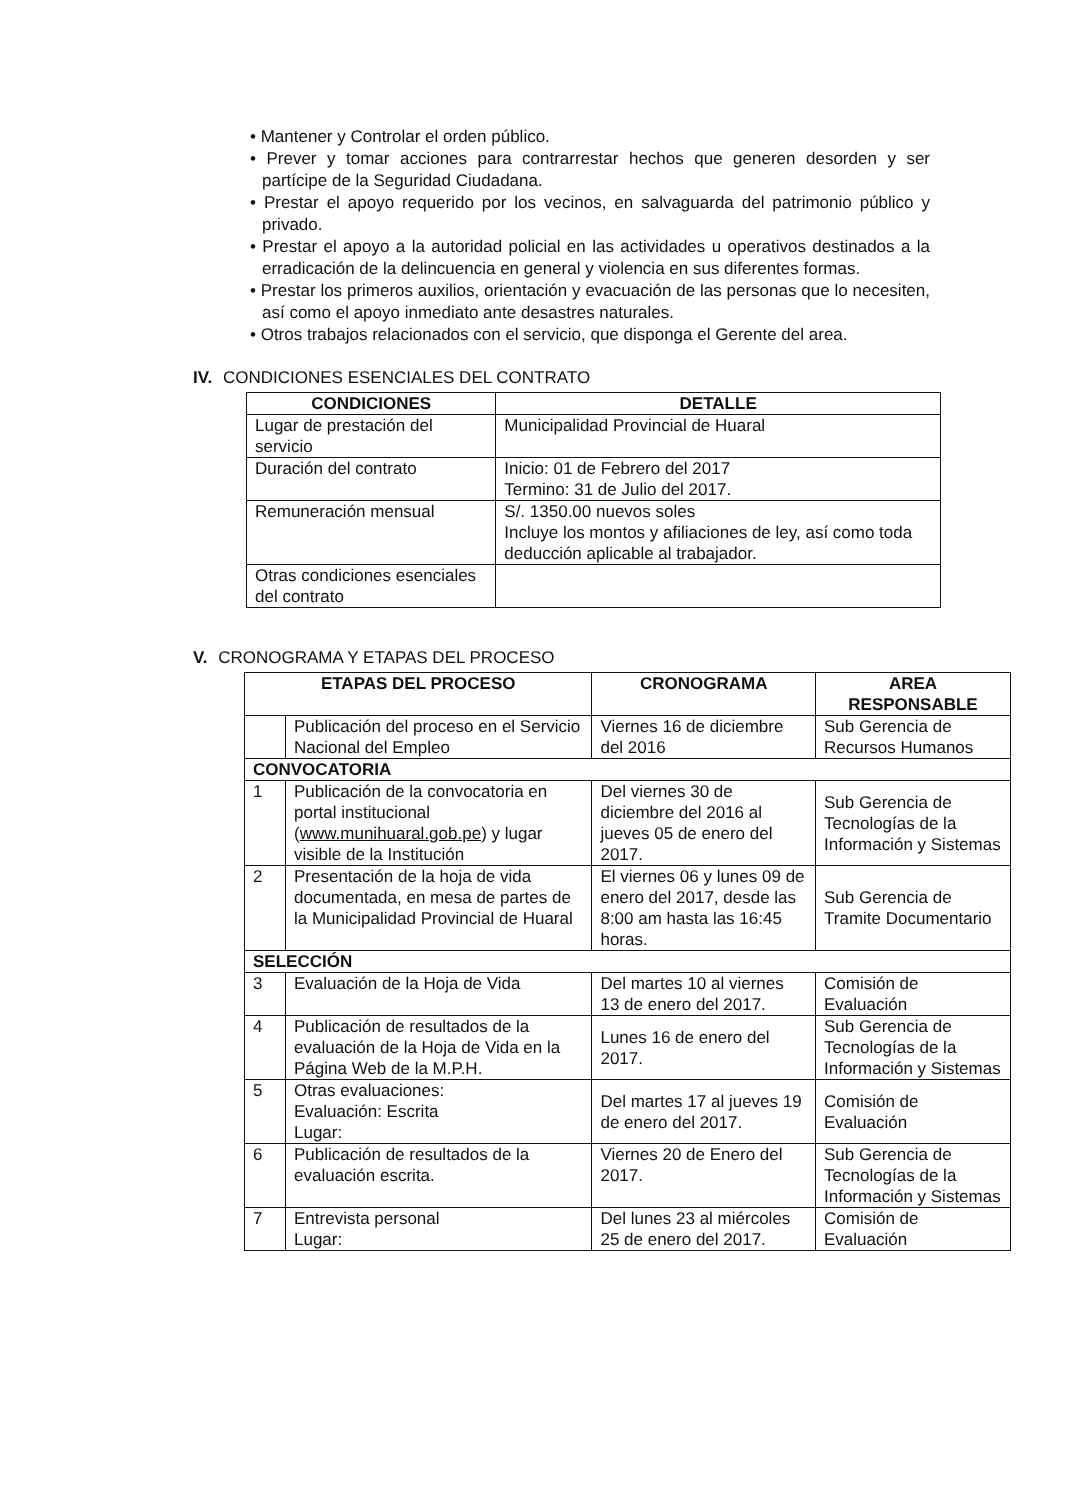• Mantener y Controlar el orden público.
• Prever y tomar acciones para contrarrestar hechos que generen desorden y ser partícipe de la Seguridad Ciudadana.
• Prestar el apoyo requerido por los vecinos, en salvaguarda del patrimonio público y privado.
• Prestar el apoyo a la autoridad policial en las actividades u operativos destinados a la erradicación de la delincuencia en general y violencia en sus diferentes formas.
• Prestar los primeros auxilios, orientación y evacuación de las personas que lo necesiten, así como el apoyo inmediato ante desastres naturales.
• Otros trabajos relacionados con el servicio, que disponga el Gerente del area.
IV. CONDICIONES ESENCIALES DEL CONTRATO
| CONDICIONES | DETALLE |
| --- | --- |
| Lugar de prestación del servicio | Municipalidad Provincial de Huaral |
| Duración del contrato | Inicio: 01 de Febrero del 2017 Termino: 31 de Julio del 2017. |
| Remuneración mensual | S/. 1350.00 nuevos soles Incluye los montos y afiliaciones de ley, así como toda deducción aplicable al trabajador. |
| Otras condiciones esenciales del contrato | |
V. CRONOGRAMA Y ETAPAS DEL PROCESO
| ETAPAS DEL PROCESO | | CRONOGRAMA | AREA RESPONSABLE |
| --- | --- | --- | --- |
| | Publicación del proceso en el Servicio Nacional del Empleo | Viernes 16 de diciembre del 2016 | Sub Gerencia de Recursos Humanos |
| CONVOCATORIA | | | |
| 1 | Publicación de la convocatoria en portal institucional ( www.munihuaral.gob.pe ) y lugar visible de la Institución | Del viernes 30 de diciembre del 2016 al jueves 05 de enero del 2017. | Sub Gerencia de Tecnologías de la Información y Sistemas |
| 2 | Presentación de la hoja de vida documentada, en mesa de partes de la Municipalidad Provincial de Huaral | El viernes 06 y lunes 09 de enero del 2017, desde las 8:00 am hasta las 16:45 horas. | Sub Gerencia de Tramite Documentario |
| SELECCIÓN | | | |
| 3 | Evaluación de la Hoja de Vida | Del martes 10 al viernes 13 de enero del 2017. | Comisión de Evaluación |
| 4 | Publicación de resultados de la evaluación de la Hoja de Vida en la Página Web de la M.P.H. | Lunes 16 de enero del 2017. | Sub Gerencia de Tecnologías de la Información y Sistemas |
| 5 | Otras evaluaciones: Evaluación: Escrita Lugar: | Del martes 17 al jueves 19 de enero del 2017. | Comisión de Evaluación |
| 6 | Publicación de resultados de la evaluación escrita. | Viernes 20 de Enero del 2017. | Sub Gerencia de Tecnologías de la Información y Sistemas |
| 7 | Entrevista personal Lugar: | Del lunes 23 al miércoles 25 de enero del 2017. | Comisión de Evaluación |